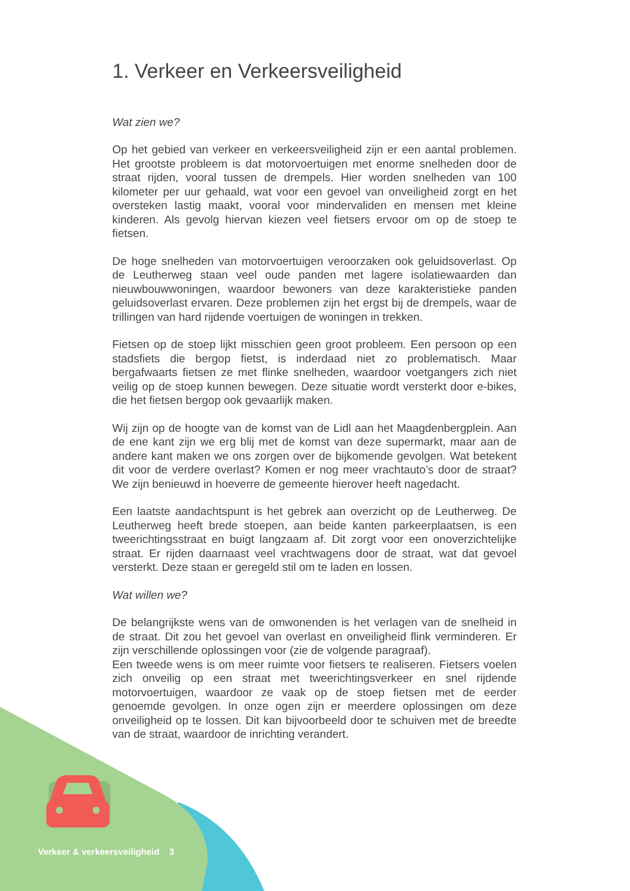1. Verkeer en Verkeersveiligheid
Wat zien we?
Op het gebied van verkeer en verkeersveiligheid zijn er een aantal problemen. Het grootste probleem is dat motorvoertuigen met enorme snelheden door de straat rijden, vooral tussen de drempels. Hier worden snelheden van 100 kilometer per uur gehaald, wat voor een gevoel van onveiligheid zorgt en het oversteken lastig maakt, vooral voor mindervaliden en mensen met kleine kinderen. Als gevolg hiervan kiezen veel fietsers ervoor om op de stoep te fietsen.
De hoge snelheden van motorvoertuigen veroorzaken ook geluidsoverlast. Op de Leutherweg staan veel oude panden met lagere isolatiewaarden dan nieuwbouwwoningen, waardoor bewoners van deze karakteristieke panden geluidsoverlast ervaren. Deze problemen zijn het ergst bij de drempels, waar de trillingen van hard rijdende voertuigen de woningen in trekken.
Fietsen op de stoep lijkt misschien geen groot probleem. Een persoon op een stadsfiets die bergop fietst, is inderdaad niet zo problematisch. Maar bergafwaarts fietsen ze met flinke snelheden, waardoor voetgangers zich niet veilig op de stoep kunnen bewegen. Deze situatie wordt versterkt door e-bikes, die het fietsen bergop ook gevaarlijk maken.
Wij zijn op de hoogte van de komst van de Lidl aan het Maagdenbergplein. Aan de ene kant zijn we erg blij met de komst van deze supermarkt, maar aan de andere kant maken we ons zorgen over de bijkomende gevolgen. Wat betekent dit voor de verdere overlast? Komen er nog meer vrachtauto’s door de straat? We zijn benieuwd in hoeverre de gemeente hierover heeft nagedacht.
Een laatste aandachtspunt is het gebrek aan overzicht op de Leutherweg. De Leutherweg heeft brede stoepen, aan beide kanten parkeerplaatsen, is een tweerichtingsstraat en buigt langzaam af. Dit zorgt voor een onoverzichtelijke straat. Er rijden daarnaast veel vrachtwagens door de straat, wat dat gevoel versterkt. Deze staan er geregeld stil om te laden en lossen.
Wat willen we?
De belangrijkste wens van de omwonenden is het verlagen van de snelheid in de straat. Dit zou het gevoel van overlast en onveiligheid flink verminderen. Er zijn verschillende oplossingen voor (zie de volgende paragraaf).
Een tweede wens is om meer ruimte voor fietsers te realiseren. Fietsers voelen zich onveilig op een straat met tweerichtingsverkeer en snel rijdende motorvoertuigen, waardoor ze vaak op de stoep fietsen met de eerder genoemde gevolgen. In onze ogen zijn er meerdere oplossingen om deze onveiligheid op te lossen. Dit kan bijvoorbeeld door te schuiven met de breedte van de straat, waardoor de inrichting verandert.
Verkeer & verkeersveiligheid 3